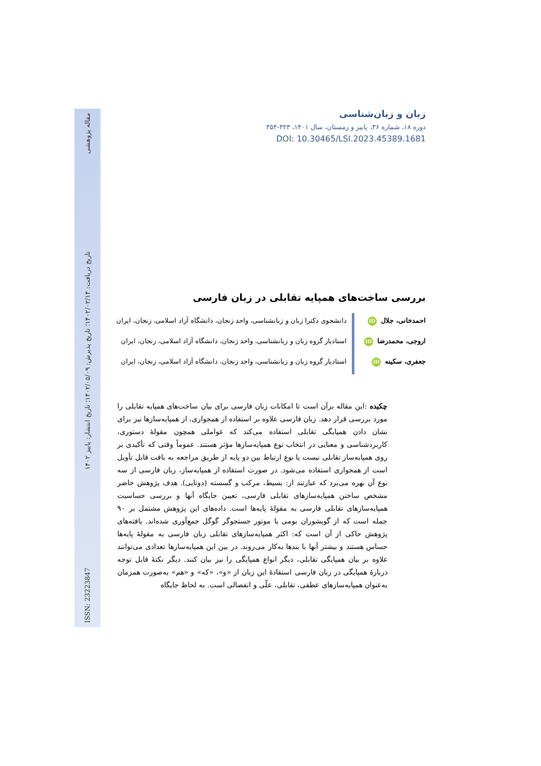ISSN: 23223847 تاریخ دریافت: ۱۴۰۲/۰۲/۱۳؛ تاریخ پذیرش: ۱۴۰۲/۰۵/۰۹؛ تاریخ انتشار: پاییز ۱۴۰۲ مقاله پژوهشی
زبان و زبان‌شناسی
دوره ۱۸، شماره ۳۶، پاییز و زمستان، سال ۱۴۰۱، ۳۲۳-۳۵۴
DOI: 10.30465/LSI.2023.45389.1681
بررسی ساخت‌های همپایه تقابلی در زبان فارسی
احمدخانی، جلال iD
اروجی، محمدرضا iD
جعفری، سکینه iD
دانشجوی دکترا زبان و زبانشناسی، واحد زنجان، دانشگاه آزاد اسلامی، زنجان، ایران
استادیار گروه زبان و زبانشناسی، واحد زنجان، دانشگاه آزاد اسلامی، زنجان، ایران
استادیار گروه زبان و زبانشناسی، واحد زنجان، دانشگاه آزاد اسلامی، زنجان، ایران
چکیده :این مقاله برآن است تا امکانات زبان فارسی برای بیان ساخت‌های همپایه تقابلی را مورد بررسی قرار دهد. زبان فارسی علاوه بر استفاده از همجواری، از همپایه‌سازها نیز برای نشان دادن همپایگی تقابلی استفاده می‌کند که عواملی همچون مقولهٔ دستوری، کاربردشناسی و معنایی در انتخاب نوع همپایه‌سازها مؤثر هستند. عموماً وقتی که تأکیدی بر روی همپایه‌ساز تقابلی نیست یا نوع ارتباط بین دو پایه از طریق مراجعه به بافت قابل تأویل است از همجواری استفاده می‌شود. در صورت استفاده از همپایه‌ساز، زبان فارسی از سه نوع آن بهره می‌برد که عبارتند از: بسیط، مرکب و گسسته (دوتایی). هدف پژوهش حاضر مشخص ساختن همپایه‌سازهای تقابلی فارسی، تعیین جایگاه آنها و بررسی حساسیت همپایه‌سازهای تقابلی فارسی به مقولهٔ پایه‌ها است. داده‌های این پژوهش مشتمل بر ۹۰ جمله است که از گویشوران بومی یا موتور جستجوگر گوگل جمع‌آوری شده‌اند. یافته‌های پژوهش حاکی از آن است که: اکثر همپایه‌سازهای تقابلی زبان فارسی به مقولهٔ پایه‌ها حساس هستند و بیشتر آنها با بندها به‌کار می‌روند. در بین این همپایه‌سازها تعدادی می‌توانند علاوه بر بیان همپایگی تقابلی، دیگر انواع همپایگی را نیز بیان کنند. دیگر نکتهٔ قابل توجه دربارهٔ همپایگی در زبان فارسی استفادهٔ این زبان از «و»، «که» و «هم» به‌صورت همزمان به‌عنوان همپایه‌سازهای عطفی، تقابلی، علّی و انفصالی است. به لحاظ جایگاه